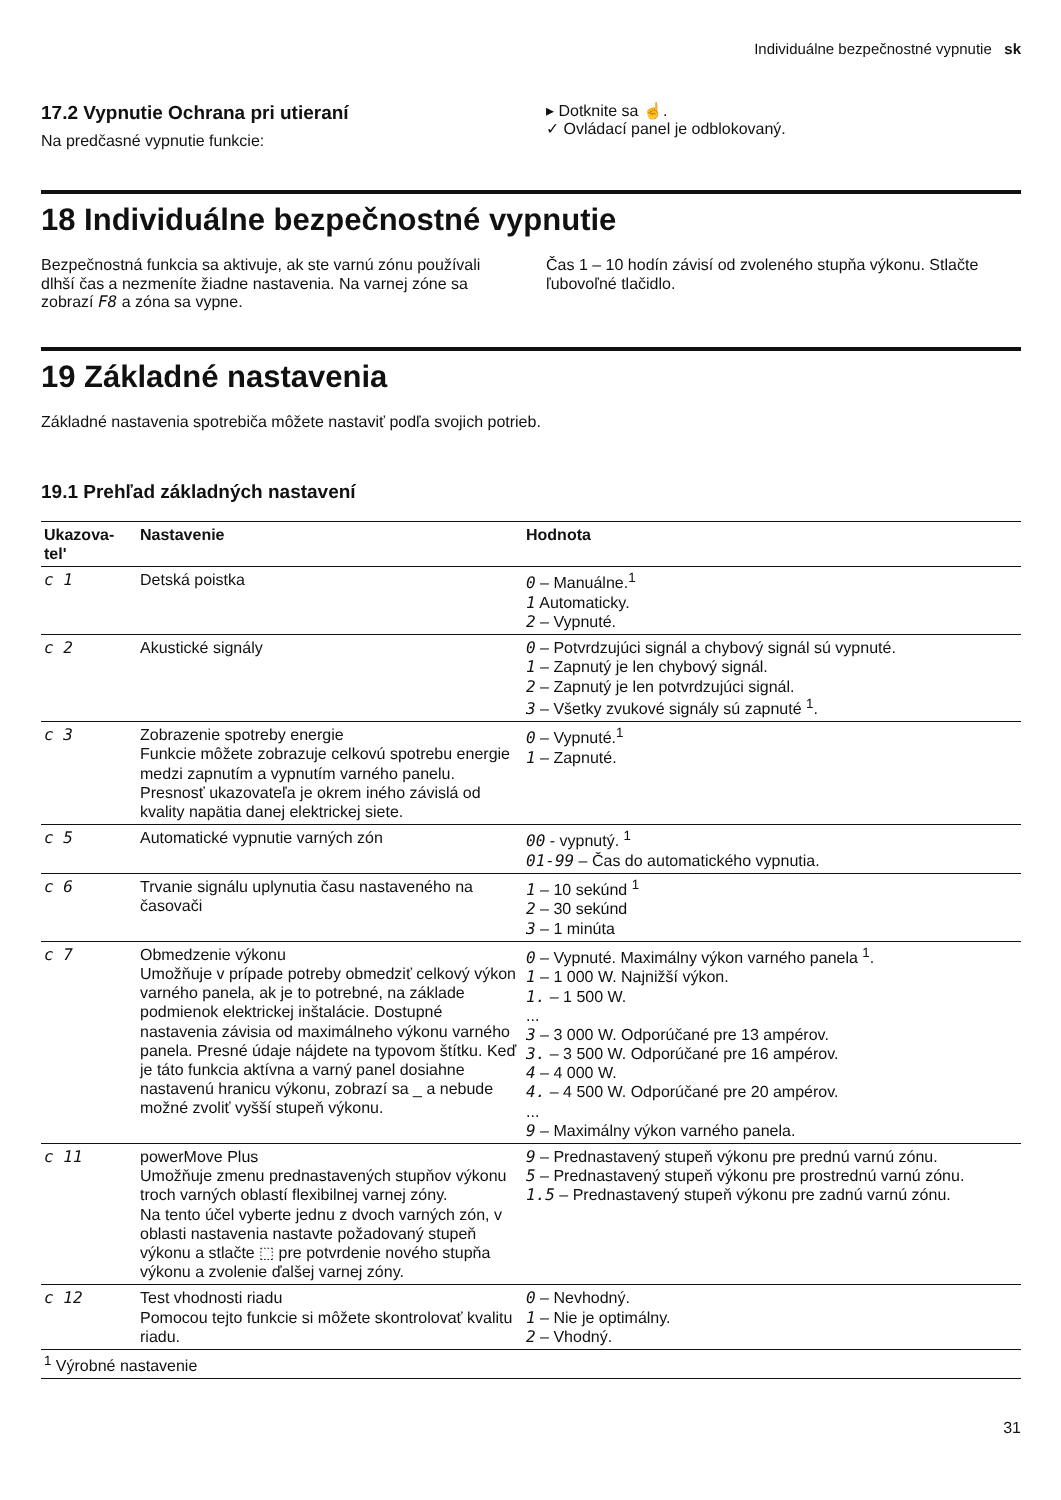Individuálne bezpečnostné vypnutie sk
17.2 Vypnutie Ochrana pri utieraní
Na predčasné vypnutie funkcie:
▸ Dotknite sa ☝.
✓ Ovládací panel je odblokovaný.
18 Individuálne bezpečnostné vypnutie
Bezpečnostná funkcia sa aktivuje, ak ste varnú zónu používali dlhší čas a nezmeníte žiadne nastavenia. Na varnej zóne sa zobrazí F8 a zóna sa vypne.
Čas 1 – 10 hodín závisí od zvoleného stupňa výkonu. Stlačte ľubovoľné tlačidlo.
19 Základné nastavenia
Základné nastavenia spotrebiča môžete nastaviť podľa svojich potrieb.
19.1 Prehľad základných nastavení
| Ukazova- tel' | Nastavenie | Hodnota |
| --- | --- | --- |
| c 1 | Detská poistka | 0 – Manuálne.<sup>1</sup> 1 Automaticky. 2 – Vypnuté. |
| c 2 | Akustické signály | 0 – Potvrdzujúci signál a chybový signál sú vypnuté. 1 – Zapnutý je len chybový signál. 2 – Zapnutý je len potvrdzujúci signál. 3 – Všetky zvukové signály sú zapnuté <sup>1</sup>. |
| c 3 | Zobrazenie spotreby energie Funkcie môžete zobrazuje celkovú spotrebu energie medzi zapnutím a vypnutím varného panelu. Presnosť ukazovateľa je okrem iného závislá od kvality napätia danej elektrickej siete. | 0 – Vypnuté.<sup>1</sup> 1 – Zapnuté. |
| c 5 | Automatické vypnutie varných zón | 00 - vypnutý. <sup>1</sup> 01-99 – Čas do automatického vypnutia. |
| c 6 | Trvanie signálu uplynutia času nastaveného na časovači | 1 – 10 sekúnd <sup>1</sup> 2 – 30 sekúnd 3 – 1 minúta |
| c 7 | Obmedzenie výkonu Umožňuje v prípade potreby obmedziť celkový výkon varného panela, ak je to potrebné, na základe podmienok elektrickej inštalácie. Dostupné nastavenia závisia od maximálneho výkonu varného panela. Presné údaje nájdete na typovom štítku. Keď je táto funkcia aktívna a varný panel dosiahne nastavenú hranicu výkonu, zobrazí sa _ a nebude možné zvoliť vyšší stupeň výkonu. | 0 – Vypnuté. Maximálny výkon varného panela <sup>1</sup>. 1 – 1 000 W. Najnižší výkon. 1. – 1 500 W. ... 3 – 3 000 W. Odporúčané pre 13 ampérov. 3. – 3 500 W. Odporúčané pre 16 ampérov. 4 – 4 000 W. 4. – 4 500 W. Odporúčané pre 20 ampérov. ... 9 – Maximálny výkon varného panela. |
| c 11 | powerMove Plus Umožňuje zmenu prednastavených stupňov výkonu troch varných oblastí flexibilnej varnej zóny. Na tento účel vyberte jednu z dvoch varných zón, v oblasti nastavenia nastavte požadovaný stupeň výkonu a stlačte ⬚ pre potvrdenie nového stupňa výkonu a zvolenie ďalšej varnej zóny. | 9 – Prednastavený stupeň výkonu pre prednú varnú zónu. 5 – Prednastavený stupeň výkonu pre prostrednú varnú zónu. 1.5 – Prednastavený stupeň výkonu pre zadnú varnú zónu. |
| c 12 | Test vhodnosti riadu Pomocou tejto funkcie si môžete skontrolovať kvalitu riadu. | 0 – Nevhodný. 1 – Nie je optimálny. 2 – Vhodný. |
| <sup>1</sup> Výrobné nastavenie | | |
31